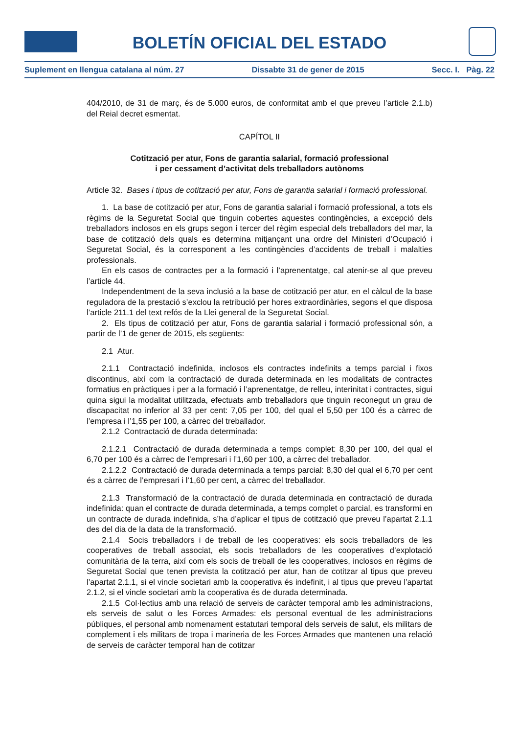BOLETÍN OFICIAL DEL ESTADO
Suplement en llengua catalana al núm. 27 Dissabte 31 de gener de 2015 Secc. I. Pàg. 22
404/2010, de 31 de març, és de 5.000 euros, de conformitat amb el que preveu l’article 2.1.b) del Reial decret esmentat.
CAPÍTOL II
Cotització per atur, Fons de garantia salarial, formació professional
i per cessament d’activitat dels treballadors autònoms
Article 32. Bases i tipus de cotització per atur, Fons de garantia salarial i formació professional.
1. La base de cotització per atur, Fons de garantia salarial i formació professional, a tots els règims de la Seguretat Social que tinguin cobertes aquestes contingències, a excepció dels treballadors inclosos en els grups segon i tercer del règim especial dels treballadors del mar, la base de cotització dels quals es determina mitjançant una ordre del Ministeri d’Ocupació i Seguretat Social, és la corresponent a les contingències d’accidents de treball i malalties professionals.
En els casos de contractes per a la formació i l’aprenentatge, cal atenir-se al que preveu l’article 44.
Independentment de la seva inclusió a la base de cotització per atur, en el càlcul de la base reguladora de la prestació s’exclou la retribució per hores extraordinàries, segons el que disposa l’article 211.1 del text refós de la Llei general de la Seguretat Social.
2. Els tipus de cotització per atur, Fons de garantia salarial i formació professional són, a partir de l’1 de gener de 2015, els següents:
2.1 Atur.
2.1.1 Contractació indefinida, inclosos els contractes indefinits a temps parcial i fixos discontinus, així com la contractació de durada determinada en les modalitats de contractes formatius en pràctiques i per a la formació i l’aprenentatge, de relleu, interinitat i contractes, sigui quina sigui la modalitat utilitzada, efectuats amb treballadors que tinguin reconegut un grau de discapacitat no inferior al 33 per cent: 7,05 per 100, del qual el 5,50 per 100 és a càrrec de l’empresa i l’1,55 per 100, a càrrec del treballador.
2.1.2 Contractació de durada determinada:
2.1.2.1 Contractació de durada determinada a temps complet: 8,30 per 100, del qual el 6,70 per 100 és a càrrec de l’empresari i l’1,60 per 100, a càrrec del treballador.
2.1.2.2 Contractació de durada determinada a temps parcial: 8,30 del qual el 6,70 per cent és a càrrec de l’empresari i l’1,60 per cent, a càrrec del treballador.
2.1.3 Transformació de la contractació de durada determinada en contractació de durada indefinida: quan el contracte de durada determinada, a temps complet o parcial, es transformi en un contracte de durada indefinida, s’ha d’aplicar el tipus de cotització que preveu l’apartat 2.1.1 des del dia de la data de la transformació.
2.1.4 Socis treballadors i de treball de les cooperatives: els socis treballadors de les cooperatives de treball associat, els socis treballadors de les cooperatives d’explotació comunitària de la terra, així com els socis de treball de les cooperatives, inclosos en règims de Seguretat Social que tenen prevista la cotització per atur, han de cotitzar al tipus que preveu l’apartat 2.1.1, si el vincle societari amb la cooperativa és indefinit, i al tipus que preveu l’apartat 2.1.2, si el vincle societari amb la cooperativa és de durada determinada.
2.1.5 Col·lectius amb una relació de serveis de caràcter temporal amb les administracions, els serveis de salut o les Forces Armades: els personal eventual de les administracions públiques, el personal amb nomenament estatutari temporal dels serveis de salut, els militars de complement i els militars de tropa i marineria de les Forces Armades que mantenen una relació de serveis de caràcter temporal han de cotitzar